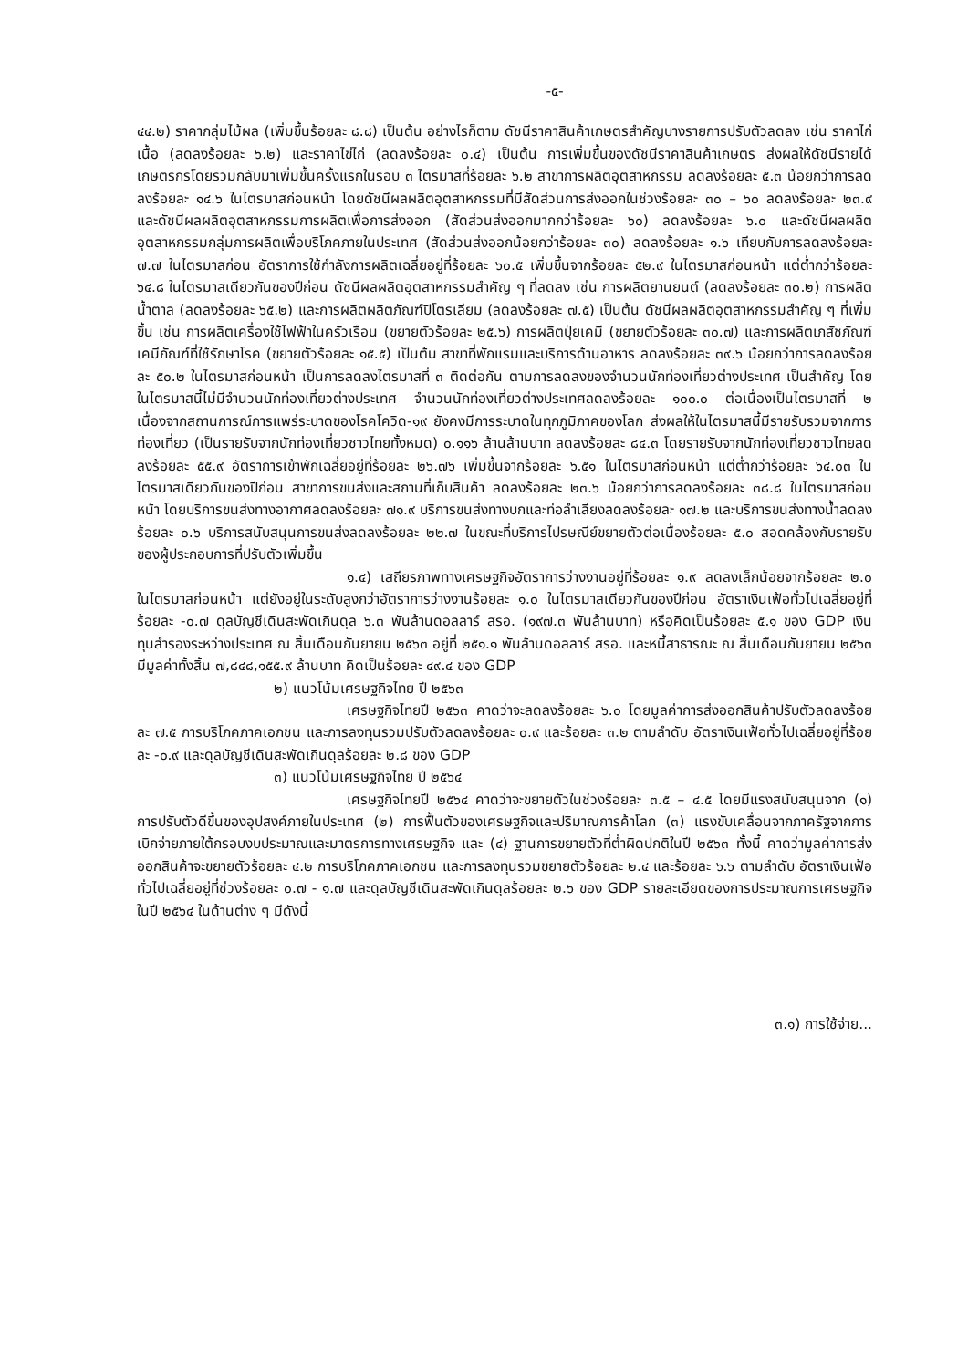-๕-
๔๔.๒) ราคากลุ่มไม้ผล (เพิ่มขึ้นร้อยละ ๘.๘) เป็นต้น อย่างไรก็ตาม ดัชนีราคาสินค้าเกษตรสำคัญบางรายการปรับตัวลดลง เช่น ราคาไก่เนื้อ (ลดลงร้อยละ ๖.๒) และราคาไข่ไก่ (ลดลงร้อยละ ๐.๔) เป็นต้น การเพิ่มขึ้นของดัชนีราคาสินค้าเกษตร ส่งผลให้ดัชนีรายได้เกษตรกรโดยรวมกลับมาเพิ่มขึ้นครั้งแรกในรอบ ๓ ไตรมาสที่ร้อยละ ๖.๒ สาขาการผลิตอุตสาหกรรม ลดลงร้อยละ ๕.๓ น้อยกว่าการลดลงร้อยละ ๑๔.๖ ในไตรมาสก่อนหน้า โดยดัชนีผลผลิตอุตสาหกรรมที่มีสัดส่วนการส่งออกในช่วงร้อยละ ๓๐ – ๖๐ ลดลงร้อยละ ๒๓.๙ และดัชนีผลผลิตอุตสาหกรรมการผลิตเพื่อการส่งออก (สัดส่วนส่งออกมากกว่าร้อยละ ๖๐) ลดลงร้อยละ ๖.๐ และดัชนีผลผลิตอุตสาหกรรมกลุ่มการผลิตเพื่อบริโภคภายในประเทศ (สัดส่วนส่งออกน้อยกว่าร้อยละ ๓๐) ลดลงร้อยละ ๑.๖ เทียบกับการลดลงร้อยละ ๗.๗ ในไตรมาสก่อน อัตราการใช้กำลังการผลิตเฉลี่ยอยู่ที่ร้อยละ ๖๐.๕ เพิ่มขึ้นจากร้อยละ ๕๒.๙ ในไตรมาสก่อนหน้า แต่ต่ำกว่าร้อยละ ๖๔.๘ ในไตรมาสเดียวกันของปีก่อน ดัชนีผลผลิตอุตสาหกรรมสำคัญ ๆ ที่ลดลง เช่น การผลิตยานยนต์ (ลดลงร้อยละ ๓๐.๒) การผลิตน้ำตาล (ลดลงร้อยละ ๖๕.๒) และการผลิตผลิตภัณฑ์ปิโตรเลียม (ลดลงร้อยละ ๗.๕) เป็นต้น ดัชนีผลผลิตอุตสาหกรรมสำคัญ ๆ ที่เพิ่มขึ้น เช่น การผลิตเครื่องใช้ไฟฟ้าในครัวเรือน (ขยายตัวร้อยละ ๒๕.๖) การผลิตปุ๋ยเคมี (ขยายตัวร้อยละ ๓๐.๗) และการผลิตเภสัชภัณฑ์ เคมีภัณฑ์ที่ใช้รักษาโรค (ขยายตัวร้อยละ ๑๕.๕) เป็นต้น สาขาที่พักแรมและบริการด้านอาหาร ลดลงร้อยละ ๓๙.๖ น้อยกว่าการลดลงร้อยละ ๕๐.๒ ในไตรมาสก่อนหน้า เป็นการลดลงไตรมาสที่ ๓ ติดต่อกัน ตามการลดลงของจำนวนนักท่องเที่ยวต่างประเทศ เป็นสำคัญ โดยในไตรมาสนี้ไม่มีจำนวนนักท่องเที่ยวต่างประเทศ จำนวนนักท่องเที่ยวต่างประเทศลดลงร้อยละ ๑๐๐.๐ ต่อเนื่องเป็นไตรมาสที่ ๒ เนื่องจากสถานการณ์การแพร่ระบาดของโรคโควิด-๑๙ ยังคงมีการระบาดในทุกภูมิภาคของโลก ส่งผลให้ในไตรมาสนี้มีรายรับรวมจากการท่องเที่ยว (เป็นรายรับจากนักท่องเที่ยวชาวไทยทั้งหมด) ๐.๑๑๖ ล้านล้านบาท ลดลงร้อยละ ๘๔.๓ โดยรายรับจากนักท่องเที่ยวชาวไทยลดลงร้อยละ ๕๕.๙ อัตราการเข้าพักเฉลี่ยอยู่ที่ร้อยละ ๒๖.๗๖ เพิ่มขึ้นจากร้อยละ ๖.๕๑ ในไตรมาสก่อนหน้า แต่ต่ำกว่าร้อยละ ๖๔.๐๓ ในไตรมาสเดียวกันของปีก่อน สาขาการขนส่งและสถานที่เก็บสินค้า ลดลงร้อยละ ๒๓.๖ น้อยกว่าการลดลงร้อยละ ๓๘.๘ ในไตรมาสก่อนหน้า โดยบริการขนส่งทางอากาศลดลงร้อยละ ๗๑.๙ บริการขนส่งทางบกและท่อลำเลียงลดลงร้อยละ ๑๗.๒ และบริการขนส่งทางน้ำลดลงร้อยละ ๐.๖ บริการสนับสนุนการขนส่งลดลงร้อยละ ๒๒.๗ ในขณะที่บริการไปรษณีย์ขยายตัวต่อเนื่องร้อยละ ๕.๐ สอดคล้องกับรายรับของผู้ประกอบการที่ปรับตัวเพิ่มขึ้น
๑.๔) เสถียรภาพทางเศรษฐกิจอัตราการว่างงานอยู่ที่ร้อยละ ๑.๙ ลดลงเล็กน้อยจากร้อยละ ๒.๐ ในไตรมาสก่อนหน้า แต่ยังอยู่ในระดับสูงกว่าอัตราการว่างงานร้อยละ ๑.๐ ในไตรมาสเดียวกันของปีก่อน อัตราเงินเฟ้อทั่วไปเฉลี่ยอยู่ที่ร้อยละ -๐.๗ ดุลบัญชีเดินสะพัดเกินดุล ๖.๓ พันล้านดอลลาร์ สรอ. (๑๙๗.๓ พันล้านบาท) หรือคิดเป็นร้อยละ ๕.๑ ของ GDP เงินทุนสำรองระหว่างประเทศ ณ สิ้นเดือนกันยายน ๒๕๖๓ อยู่ที่ ๒๕๑.๑ พันล้านดอลลาร์ สรอ. และหนี้สาธารณะ ณ สิ้นเดือนกันยายน ๒๕๖๓ มีมูลค่าทั้งสิ้น ๗,๘๔๘,๑๕๕.๙ ล้านบาท คิดเป็นร้อยละ ๔๙.๔ ของ GDP
๒) แนวโน้มเศรษฐกิจไทย ปี ๒๕๖๓
เศรษฐกิจไทยปี ๒๕๖๓ คาดว่าจะลดลงร้อยละ ๖.๐ โดยมูลค่าการส่งออกสินค้าปรับตัวลดลงร้อยละ ๗.๕ การบริโภคภาคเอกชน และการลงทุนรวมปรับตัวลดลงร้อยละ ๐.๙ และร้อยละ ๓.๒ ตามลำดับ อัตราเงินเฟ้อทั่วไปเฉลี่ยอยู่ที่ร้อยละ -๐.๙ และดุลบัญชีเดินสะพัดเกินดุลร้อยละ ๒.๘ ของ GDP
๓) แนวโน้มเศรษฐกิจไทย ปี ๒๕๖๔
เศรษฐกิจไทยปี ๒๕๖๔ คาดว่าจะขยายตัวในช่วงร้อยละ ๓.๕ – ๔.๕ โดยมีแรงสนับสนุนจาก (๑) การปรับตัวดีขึ้นของอุปสงค์ภายในประเทศ (๒) การฟื้นตัวของเศรษฐกิจและปริมาณการค้าโลก (๓) แรงขับเคลื่อนจากภาครัฐจากการเบิกจ่ายภายใต้กรอบงบประมาณและมาตรการทางเศรษฐกิจ และ (๔) ฐานการขยายตัวที่ต่ำผิดปกติในปี ๒๕๖๓ ทั้งนี้ คาดว่ามูลค่าการส่งออกสินค้าจะขยายตัวร้อยละ ๔.๒ การบริโภคภาคเอกชน และการลงทุนรวมขยายตัวร้อยละ ๒.๔ และร้อยละ ๖.๖ ตามลำดับ อัตราเงินเฟ้อทั่วไปเฉลี่ยอยู่ที่ช่วงร้อยละ ๐.๗ - ๑.๗ และดุลบัญชีเดินสะพัดเกินดุลร้อยละ ๒.๖ ของ GDP รายละเอียดของการประมาณการเศรษฐกิจในปี ๒๕๖๔ ในด้านต่าง ๆ มีดังนี้
๓.๑) การใช้จ่าย...